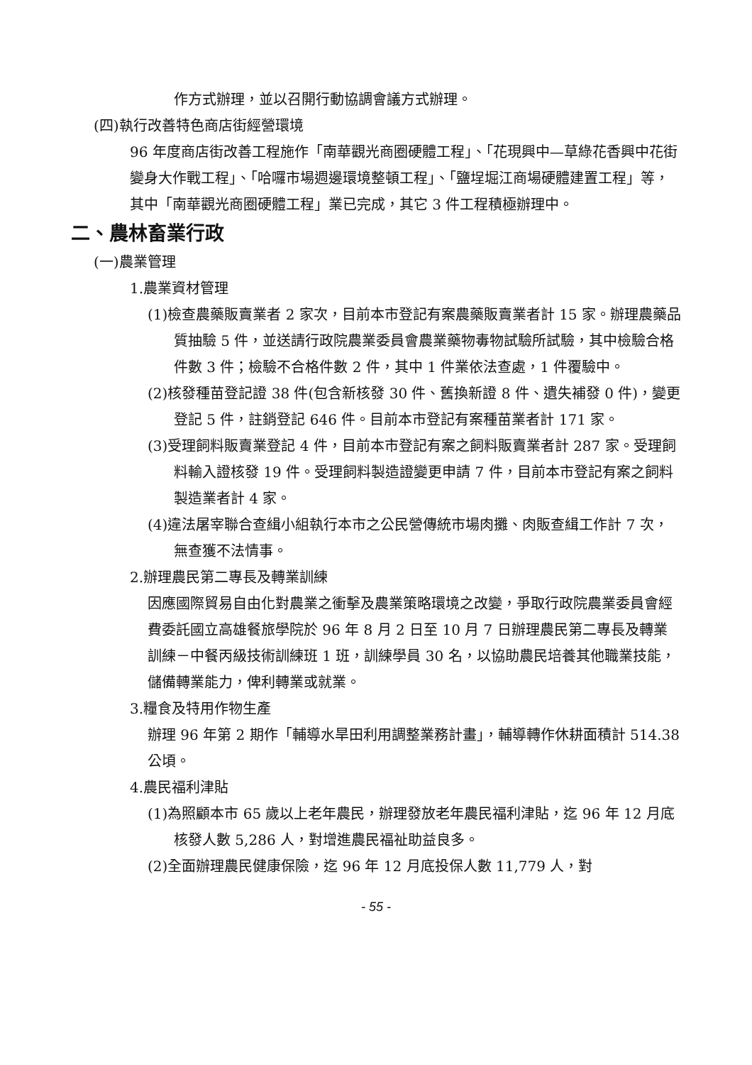作方式辦理，並以召開行動協調會議方式辦理。
(四)執行改善特色商店街經營環境
96 年度商店街改善工程施作「南華觀光商圈硬體工程」、「花現興中—草綠花香興中花街變身大作戰工程」、「哈囉市場週邊環境整頓工程」、「鹽埕堀江商場硬體建置工程」等，其中「南華觀光商圈硬體工程」業已完成，其它 3 件工程積極辦理中。
二、農林畜業行政
(一)農業管理
1.農業資材管理
(1)檢查農藥販賣業者 2 家次，目前本市登記有案農藥販賣業者計 15 家。辦理農藥品質抽驗 5 件，並送請行政院農業委員會農業藥物毒物試驗所試驗，其中檢驗合格件數 3 件；檢驗不合格件數 2 件，其中 1 件業依法查處，1 件覆驗中。
(2)核發種苗登記證 38 件(包含新核發 30 件、舊換新證 8 件、遺失補發 0 件)，變更登記 5 件，註銷登記 646 件。目前本市登記有案種苗業者計 171 家。
(3)受理飼料販賣業登記 4 件，目前本市登記有案之飼料販賣業者計 287 家。受理飼料輸入證核發 19 件。受理飼料製造證變更申請 7 件，目前本市登記有案之飼料製造業者計 4 家。
(4)違法屠宰聯合查緝小組執行本市之公民營傳統市場肉攤、肉販查緝工作計 7 次，無查獲不法情事。
2.辦理農民第二專長及轉業訓練
因應國際貿易自由化對農業之衝擊及農業策略環境之改變，爭取行政院農業委員會經費委託國立高雄餐旅學院於 96 年 8 月 2 日至 10 月 7 日辦理農民第二專長及轉業訓練－中餐丙級技術訓練班 1 班，訓練學員 30 名，以協助農民培養其他職業技能，儲備轉業能力，俾利轉業或就業。
3.糧食及特用作物生產
辦理 96 年第 2 期作「輔導水旱田利用調整業務計畫」，輔導轉作休耕面積計 514.38 公頃。
4.農民福利津貼
(1)為照顧本市 65 歲以上老年農民，辦理發放老年農民福利津貼，迄 96 年 12 月底核發人數 5,286 人，對增進農民福祉助益良多。
(2)全面辦理農民健康保險，迄 96 年 12 月底投保人數 11,779 人，對
- 55 -